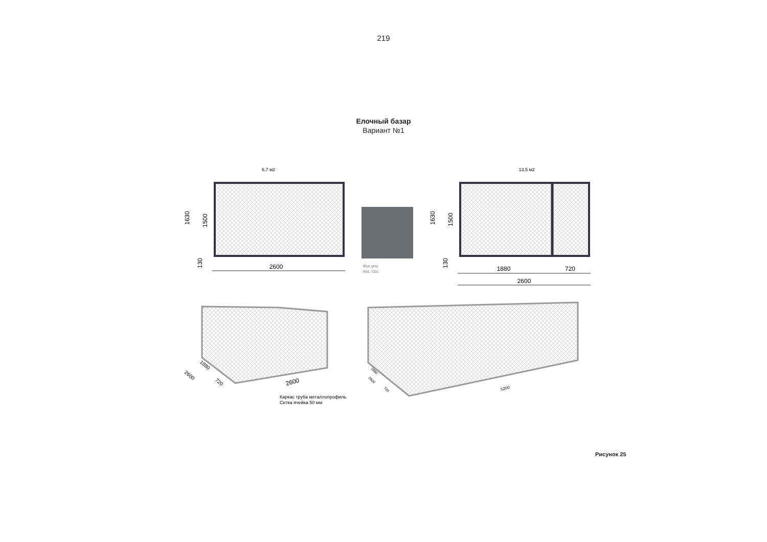219
Елочный базар
Вариант №1
6,7 м2
1630
1500
130
2600
Blue grey
RAL 7031
13,5 м2
1630
1500
130
1880
720
2600
2600
2600
1880
720
Каркас труба металлопрофиль
Сетка ячейка 50 мм
5200
2600
1880
720
Рисунок 25